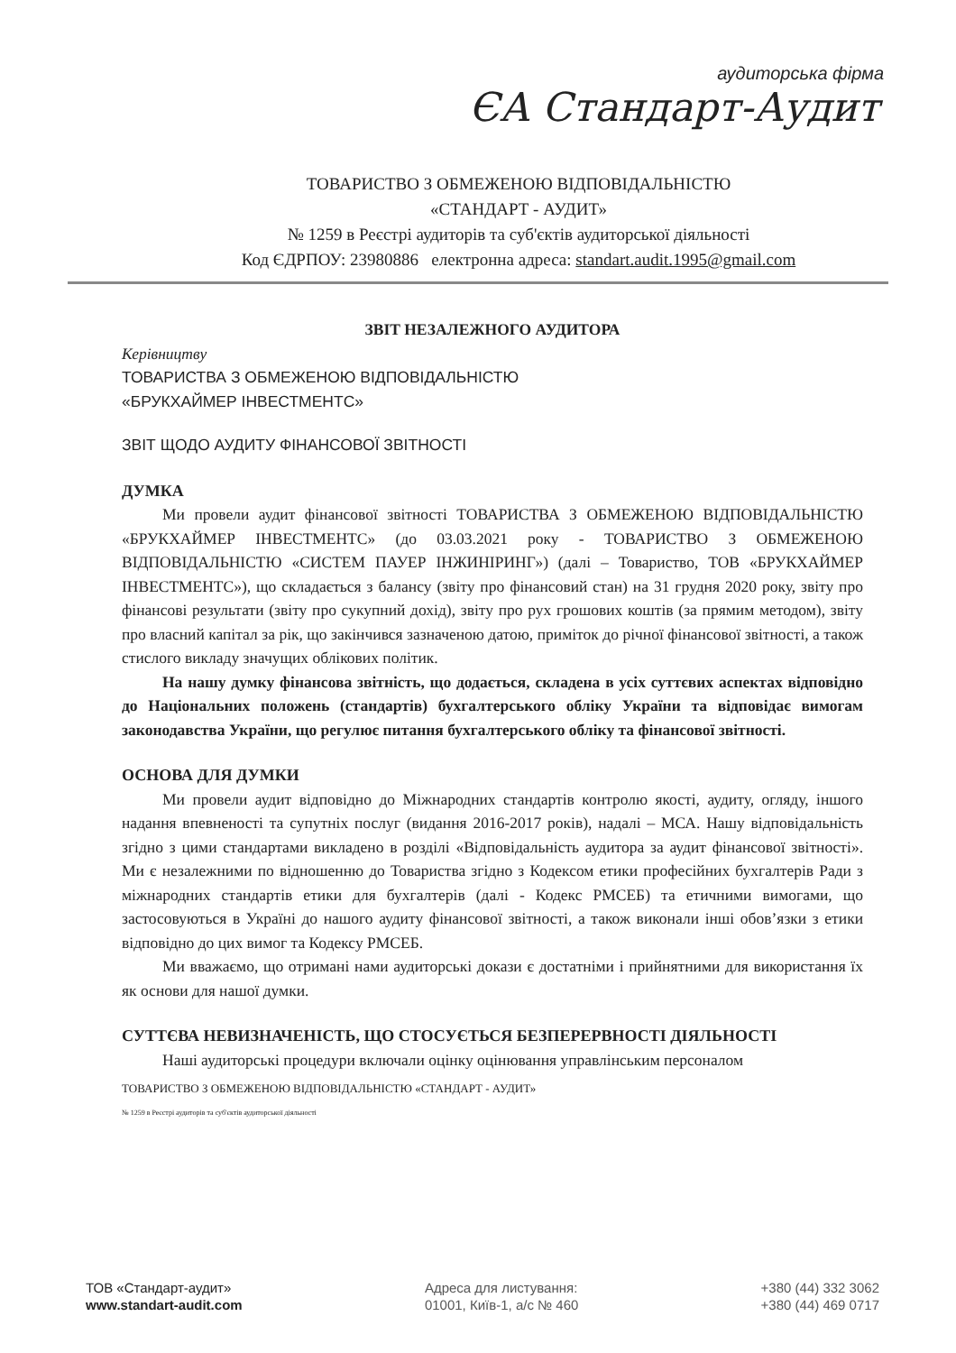аудиторська фірма
ЄА Стандарт-Аудит
ТОВАРИСТВО З ОБМЕЖЕНОЮ ВІДПОВІДАЛЬНІСТЮ
«СТАНДАРТ - АУДИТ»
№ 1259 в Реєстрі аудиторів та суб'єктів аудиторської діяльності
Код ЄДРПОУ: 23980886 електронна адреса: standart.audit.1995@gmail.com
ЗВІТ НЕЗАЛЕЖНОГО АУДИТОРА
Керівництву
ТОВАРИСТВА З ОБМЕЖЕНОЮ ВІДПОВІДАЛЬНІСТЮ
«БРУКХАЙМЕР ІНВЕСТМЕНТС»
ЗВІТ ЩОДО АУДИТУ ФІНАНСОВОЇ ЗВІТНОСТІ
ДУМКА
Ми провели аудит фінансової звітності ТОВАРИСТВА З ОБМЕЖЕНОЮ ВІДПОВІДАЛЬНІСТЮ «БРУКХАЙМЕР ІНВЕСТМЕНТС» (до 03.03.2021 року - ТОВАРИСТВО З ОБМЕЖЕНОЮ ВІДПОВІДАЛЬНІСТЮ «СИСТЕМ ПАУЕР ІНЖИНІРИНГ») (далі – Товариство, ТОВ «БРУКХАЙМЕР ІНВЕСТМЕНТС»), що складається з балансу (звіту про фінансовий стан) на 31 грудня 2020 року, звіту про фінансові результати (звіту про сукупний дохід), звіту про рух грошових коштів (за прямим методом), звіту про власний капітал за рік, що закінчився зазначеною датою, приміток до річної фінансової звітності, а також стислого викладу значущих облікових політик.
На нашу думку фінансова звітність, що додається, складена в усіх суттєвих аспектах відповідно до Національних положень (стандартів) бухгалтерського обліку України та відповідає вимогам законодавства України, що регулює питання бухгалтерського обліку та фінансової звітності.
ОСНОВА ДЛЯ ДУМКИ
Ми провели аудит відповідно до Міжнародних стандартів контролю якості, аудиту, огляду, іншого надання впевненості та супутніх послуг (видання 2016-2017 років), надалі – МСА. Нашу відповідальність згідно з цими стандартами викладено в розділі «Відповідальність аудитора за аудит фінансової звітності». Ми є незалежними по відношенню до Товариства згідно з Кодексом етики професійних бухгалтерів Ради з міжнародних стандартів етики для бухгалтерів (далі - Кодекс РМСЕБ) та етичними вимогами, що застосовуються в Україні до нашого аудиту фінансової звітності, а також виконали інші обов’язки з етики відповідно до цих вимог та Кодексу РМСЕБ.
Ми вважаємо, що отримані нами аудиторські докази є достатніми і прийнятними для використання їх як основи для нашої думки.
СУТТЄВА НЕВИЗНАЧЕНІСТЬ, ЩО СТОСУЄТЬСЯ БЕЗПЕРЕРВНОСТІ ДІЯЛЬНОСТІ
Наші аудиторські процедури включали оцінку оцінювання управлінським персоналом
ТОВАРИСТВО З ОБМЕЖЕНОЮ ВІДПОВІДАЛЬНІСТЮ «СТАНДАРТ - АУДИТ»
№ 1259 в Реєстрі аудиторів та суб'єктів аудиторської діяльності
ТОВ «Стандарт-аудит»
www.standart-audit.com
Адреса для листування:
01001, Київ-1, а/с № 460
+380 (44) 332 3062
+380 (44) 469 0717